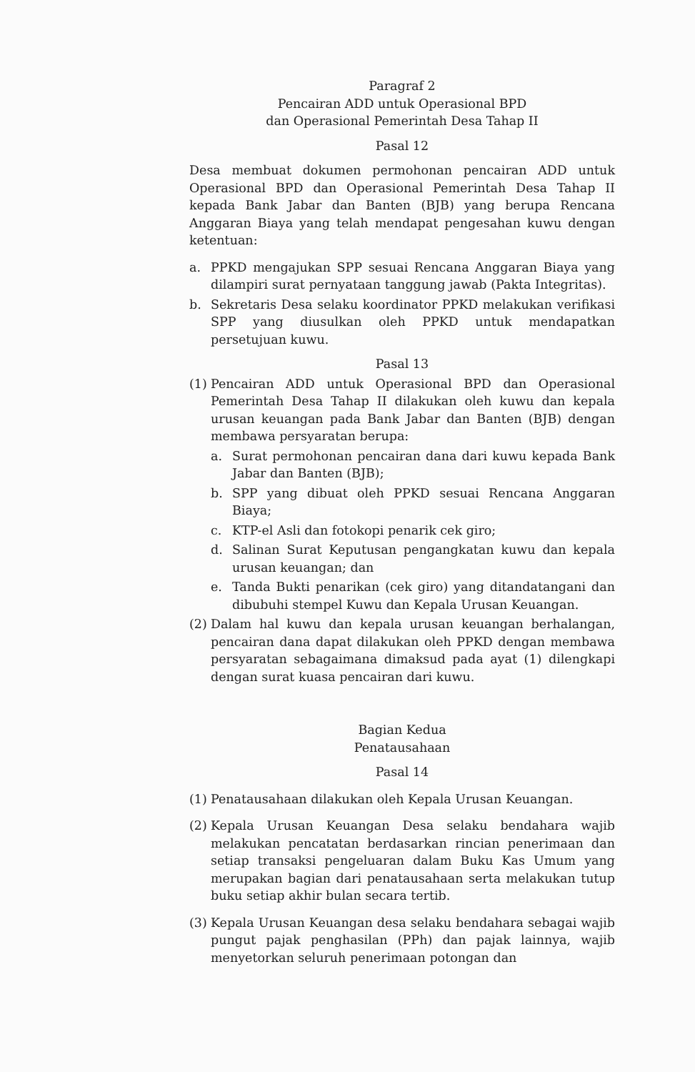Paragraf 2
Pencairan ADD untuk Operasional BPD
dan Operasional Pemerintah Desa Tahap II
Pasal 12
Desa membuat dokumen permohonan pencairan ADD untuk Operasional BPD dan Operasional Pemerintah Desa Tahap II kepada Bank Jabar dan Banten (BJB) yang berupa Rencana Anggaran Biaya yang telah mendapat pengesahan kuwu dengan ketentuan:
a. PPKD mengajukan SPP sesuai Rencana Anggaran Biaya yang dilampiri surat pernyataan tanggung jawab (Pakta Integritas).
b. Sekretaris Desa selaku koordinator PPKD melakukan verifikasi SPP yang diusulkan oleh PPKD untuk mendapatkan persetujuan kuwu.
Pasal 13
(1) Pencairan ADD untuk Operasional BPD dan Operasional Pemerintah Desa Tahap II dilakukan oleh kuwu dan kepala urusan keuangan pada Bank Jabar dan Banten (BJB) dengan membawa persyaratan berupa:
a. Surat permohonan pencairan dana dari kuwu kepada Bank Jabar dan Banten (BJB);
b. SPP yang dibuat oleh PPKD sesuai Rencana Anggaran Biaya;
c. KTP-el Asli dan fotokopi penarik cek giro;
d. Salinan Surat Keputusan pengangkatan kuwu dan kepala urusan keuangan; dan
e. Tanda Bukti penarikan (cek giro) yang ditandatangani dan dibubuhi stempel Kuwu dan Kepala Urusan Keuangan.
(2) Dalam hal kuwu dan kepala urusan keuangan berhalangan, pencairan dana dapat dilakukan oleh PPKD dengan membawa persyaratan sebagaimana dimaksud pada ayat (1) dilengkapi dengan surat kuasa pencairan dari kuwu.
Bagian Kedua
Penatausahaan
Pasal 14
(1) Penatausahaan dilakukan oleh Kepala Urusan Keuangan.
(2) Kepala Urusan Keuangan Desa selaku bendahara wajib melakukan pencatatan berdasarkan rincian penerimaan dan setiap transaksi pengeluaran dalam Buku Kas Umum yang merupakan bagian dari penatausahaan serta melakukan tutup buku setiap akhir bulan secara tertib.
(3) Kepala Urusan Keuangan desa selaku bendahara sebagai wajib pungut pajak penghasilan (PPh) dan pajak lainnya, wajib menyetorkan seluruh penerimaan potongan dan